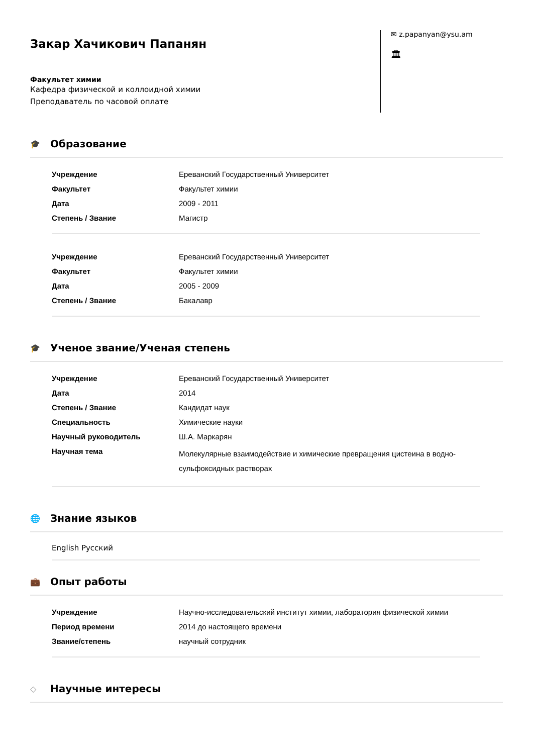Закар Хачикович Папанян
Факультет химии
Кафедра физической и коллоидной химии
Преподаватель по часовой оплате
✉ z.papanyan@ysu.am
🏛
🎓 Образование
| Учреждение | Ереванский Государственный Университет |
| Факультет | Факультет химии |
| Дата | 2009 - 2011 |
| Степень / Звание | Магистр |
| Учреждение | Ереванский Государственный Университет |
| Факультет | Факультет химии |
| Дата | 2005 - 2009 |
| Степень / Звание | Бакалавр |
🎓 Ученое звание/Ученая степень
| Учреждение | Ереванский Государственный Университет |
| Дата | 2014 |
| Степень / Звание | Кандидат наук |
| Специальность | Химические науки |
| Научный руководитель | Ш.А. Маркарян |
| Научная тема | Молекулярные взаимодействие и химические превращения цистеина в водно-сульфоксидных растворах |
🌐 Знание языков
English Русский
💼 Опыт работы
| Учреждение | Научно-исследовательский институт химии, лаборатория физической химии |
| Период времени | 2014 до настоящего времени |
| Звание/степень | научный сотрудник |
◇ Научные интересы